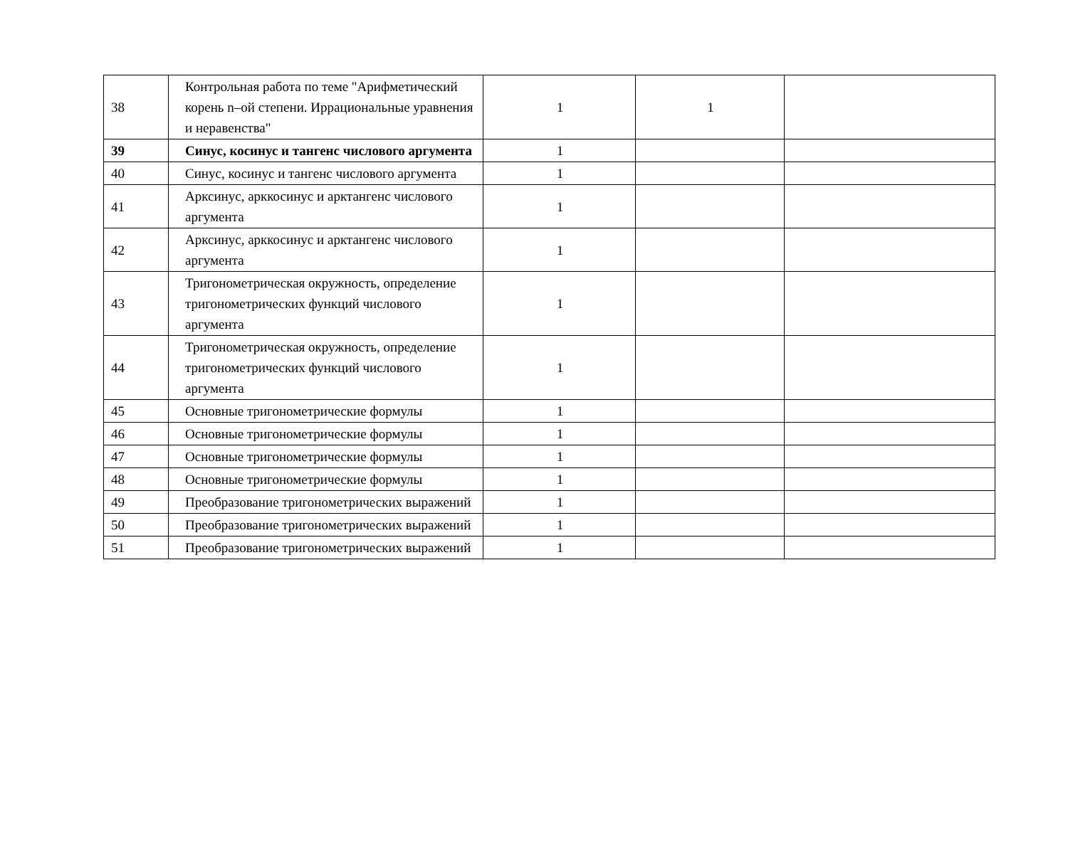| 38 | Контрольная работа по теме "Арифметический корень n–ой степени. Иррациональные уравнения и неравенства" | 1 | 1 | |
| 39 | Синус, косинус и тангенс числового аргумента | 1 | | |
| 40 | Синус, косинус и тангенс числового аргумента | 1 | | |
| 41 | Арксинус, арккосинус и арктангенс числового аргумента | 1 | | |
| 42 | Арксинус, арккосинус и арктангенс числового аргумента | 1 | | |
| 43 | Тригонометрическая окружность, определение тригонометрических функций числового аргумента | 1 | | |
| 44 | Тригонометрическая окружность, определение тригонометрических функций числового аргумента | 1 | | |
| 45 | Основные тригонометрические формулы | 1 | | |
| 46 | Основные тригонометрические формулы | 1 | | |
| 47 | Основные тригонометрические формулы | 1 | | |
| 48 | Основные тригонометрические формулы | 1 | | |
| 49 | Преобразование тригонометрических выражений | 1 | | |
| 50 | Преобразование тригонометрических выражений | 1 | | |
| 51 | Преобразование тригонометрических выражений | 1 | | |